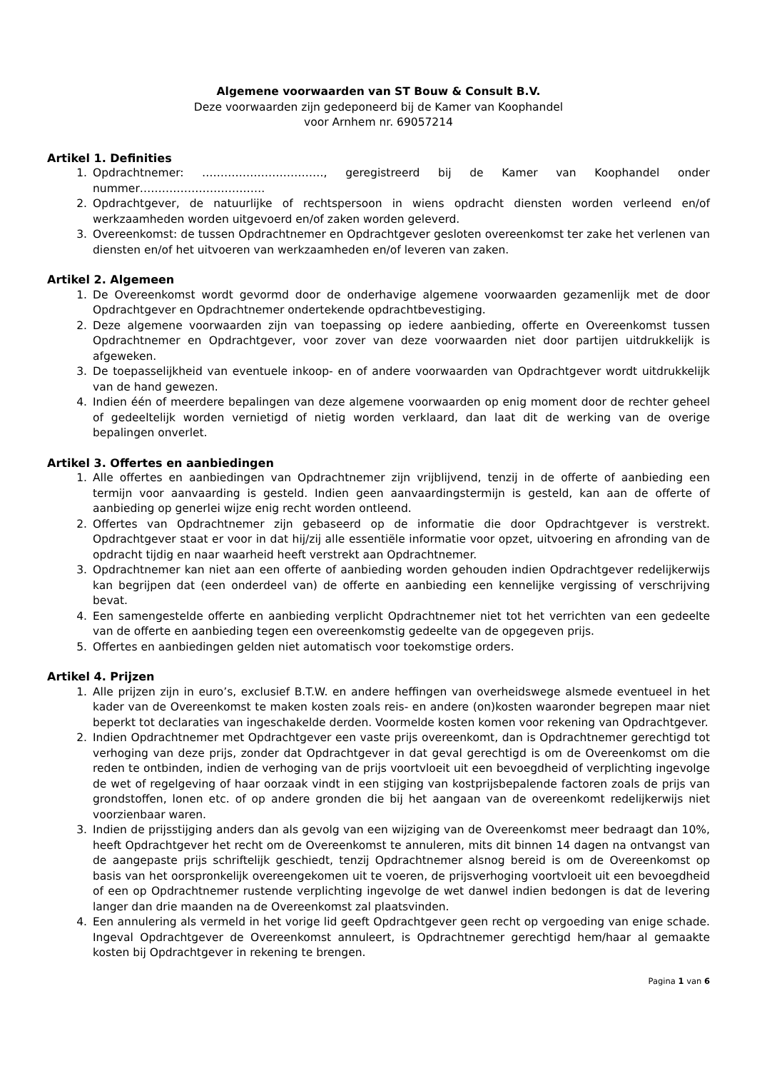Algemene voorwaarden van ST Bouw & Consult B.V.
Deze voorwaarden zijn gedeponeerd bij de Kamer van Koophandel
voor Arnhem nr. 69057214
Artikel 1. Definities
1. Opdrachtnemer: ……………………………, geregistreerd bij de Kamer van Koophandel onder nummer…………………………….
2. Opdrachtgever, de natuurlijke of rechtspersoon in wiens opdracht diensten worden verleend en/of werkzaamheden worden uitgevoerd en/of zaken worden geleverd.
3. Overeenkomst: de tussen Opdrachtnemer en Opdrachtgever gesloten overeenkomst ter zake het verlenen van diensten en/of het uitvoeren van werkzaamheden en/of leveren van zaken.
Artikel 2. Algemeen
1. De Overeenkomst wordt gevormd door de onderhavige algemene voorwaarden gezamenlijk met de door Opdrachtgever en Opdrachtnemer ondertekende opdrachtbevestiging.
2. Deze algemene voorwaarden zijn van toepassing op iedere aanbieding, offerte en Overeenkomst tussen Opdrachtnemer en Opdrachtgever, voor zover van deze voorwaarden niet door partijen uitdrukkelijk is afgeweken.
3. De toepasselijkheid van eventuele inkoop- en of andere voorwaarden van Opdrachtgever wordt uitdrukkelijk van de hand gewezen.
4. Indien één of meerdere bepalingen van deze algemene voorwaarden op enig moment door de rechter geheel of gedeeltelijk worden vernietigd of nietig worden verklaard, dan laat dit de werking van de overige bepalingen onverlet.
Artikel 3. Offertes en aanbiedingen
1. Alle offertes en aanbiedingen van Opdrachtnemer zijn vrijblijvend, tenzij in de offerte of aanbieding een termijn voor aanvaarding is gesteld. Indien geen aanvaardingstermijn is gesteld, kan aan de offerte of aanbieding op generlei wijze enig recht worden ontleend.
2. Offertes van Opdrachtnemer zijn gebaseerd op de informatie die door Opdrachtgever is verstrekt. Opdrachtgever staat er voor in dat hij/zij alle essentiële informatie voor opzet, uitvoering en afronding van de opdracht tijdig en naar waarheid heeft verstrekt aan Opdrachtnemer.
3. Opdrachtnemer kan niet aan een offerte of aanbieding worden gehouden indien Opdrachtgever redelijkerwijs kan begrijpen dat (een onderdeel van) de offerte en aanbieding een kennelijke vergissing of verschrijving bevat.
4. Een samengestelde offerte en aanbieding verplicht Opdrachtnemer niet tot het verrichten van een gedeelte van de offerte en aanbieding tegen een overeenkomstig gedeelte van de opgegeven prijs.
5. Offertes en aanbiedingen gelden niet automatisch voor toekomstige orders.
Artikel 4. Prijzen
1. Alle prijzen zijn in euro’s, exclusief B.T.W. en andere heffingen van overheidswege alsmede eventueel in het kader van de Overeenkomst te maken kosten zoals reis- en andere (on)kosten waaronder begrepen maar niet beperkt tot declaraties van ingeschakelde derden. Voormelde kosten komen voor rekening van Opdrachtgever.
2. Indien Opdrachtnemer met Opdrachtgever een vaste prijs overeenkomt, dan is Opdrachtnemer gerechtigd tot verhoging van deze prijs, zonder dat Opdrachtgever in dat geval gerechtigd is om de Overeenkomst om die reden te ontbinden, indien de verhoging van de prijs voortvloeit uit een bevoegdheid of verplichting ingevolge de wet of regelgeving of haar oorzaak vindt in een stijging van kostprijsbepalende factoren zoals de prijs van grondstoffen, lonen etc. of op andere gronden die bij het aangaan van de overeenkomt redelijkerwijs niet voorzienbaar waren.
3. Indien de prijsstijging anders dan als gevolg van een wijziging van de Overeenkomst meer bedraagt dan 10%, heeft Opdrachtgever het recht om de Overeenkomst te annuleren, mits dit binnen 14 dagen na ontvangst van de aangepaste prijs schriftelijk geschiedt, tenzij Opdrachtnemer alsnog bereid is om de Overeenkomst op basis van het oorspronkelijk overeengekomen uit te voeren, de prijsverhoging voortvloeit uit een bevoegdheid of een op Opdrachtnemer rustende verplichting ingevolge de wet danwel indien bedongen is dat de levering langer dan drie maanden na de Overeenkomst zal plaatsvinden.
4. Een annulering als vermeld in het vorige lid geeft Opdrachtgever geen recht op vergoeding van enige schade. Ingeval Opdrachtgever de Overeenkomst annuleert, is Opdrachtnemer gerechtigd hem/haar al gemaakte kosten bij Opdrachtgever in rekening te brengen.
Pagina 1 van 6